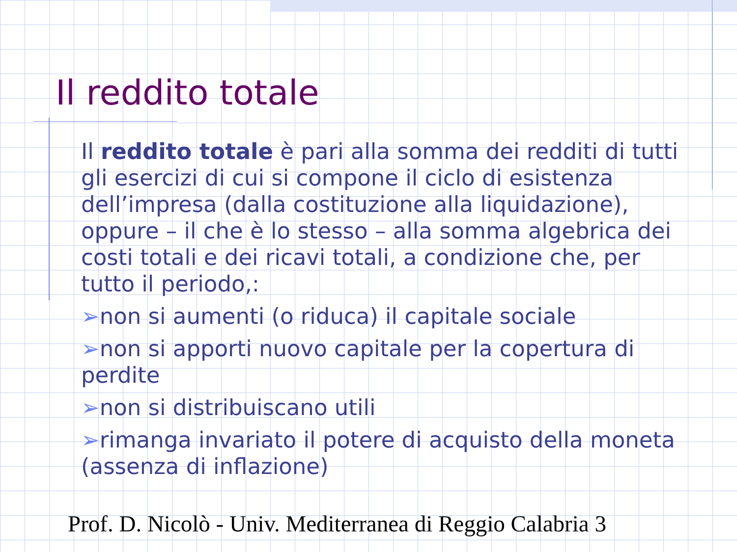Il reddito totale
Il reddito totale è pari alla somma dei redditi di tutti gli esercizi di cui si compone il ciclo di esistenza dell’impresa (dalla costituzione alla liquidazione), oppure – il che è lo stesso – alla somma algebrica dei costi totali e dei ricavi totali, a condizione che, per tutto il periodo,:
➢non si aumenti (o riduca) il capitale sociale
➢non si apporti nuovo capitale per la copertura di perdite
➢non si distribuiscano utili
➢rimanga invariato il potere di acquisto della moneta (assenza di inflazione)
Prof. D. Nicolò - Univ. Mediterranea di Reggio Calabria 3